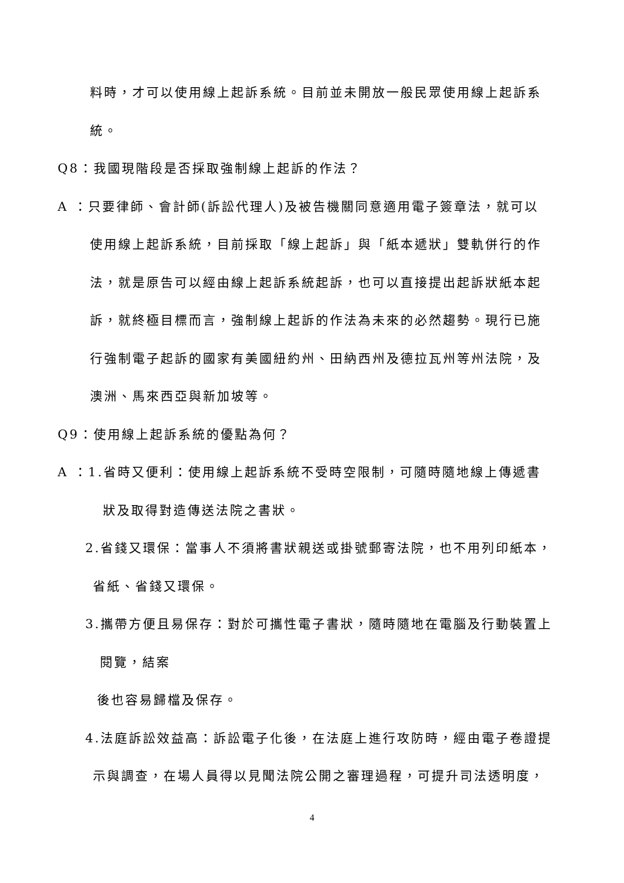料時，才可以使用線上起訴系統。目前並未開放一般民眾使用線上起訴系
統。
Q8：我國現階段是否採取強制線上起訴的作法？
A ：只要律師、會計師(訴訟代理人)及被告機關同意適用電子簽章法，就可以
使用線上起訴系統，目前採取「線上起訴」與「紙本遞狀」雙軌併行的作
法，就是原告可以經由線上起訴系統起訴，也可以直接提出起訴狀紙本起
訴，就終極目標而言，強制線上起訴的作法為未來的必然趨勢。現行已施
行強制電子起訴的國家有美國紐約州、田納西州及德拉瓦州等州法院，及
澳洲、馬來西亞與新加坡等。
Q9：使用線上起訴系統的優點為何？
A ：1.省時又便利：使用線上起訴系統不受時空限制，可隨時隨地線上傳遞書
狀及取得對造傳送法院之書狀。
2.省錢又環保：當事人不須將書狀親送或掛號郵寄法院，也不用列印紙本，
省紙、省錢又環保。
3.攜帶方便且易保存：對於可攜性電子書狀，隨時隨地在電腦及行動裝置上
閱覽，結案
後也容易歸檔及保存。
4.法庭訴訟效益高：訴訟電子化後，在法庭上進行攻防時，經由電子卷證提
示與調查，在場人員得以見聞法院公開之審理過程，可提升司法透明度，
4